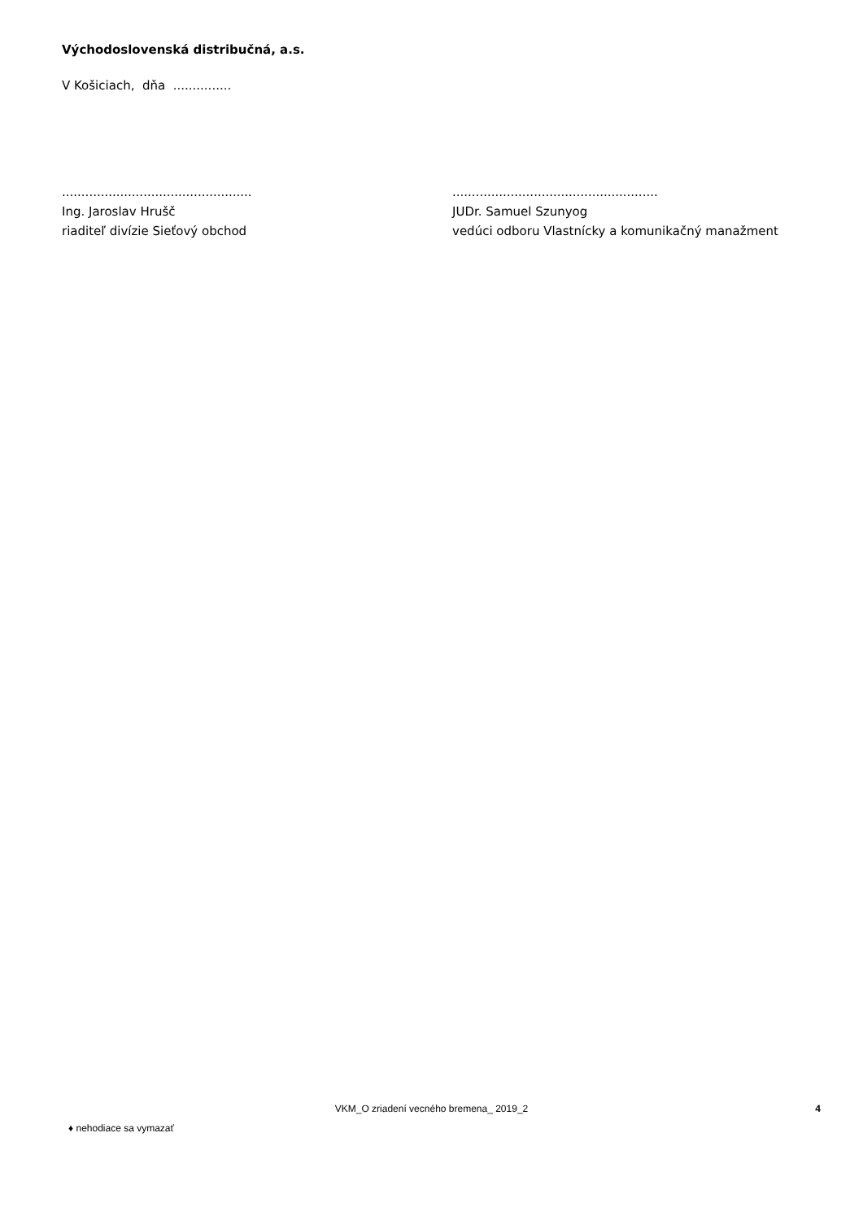Východoslovenská distribučná, a.s.
V Košiciach, dňa ...............
.................................................
Ing. Jaroslav Hrušč
riaditeľ divízie Sieťový obchod
.....................................................
JUDr. Samuel Szunyog
vedúci odboru Vlastnícky a komunikačný manažment
VKM_O zriadení vecného bremena_ 2019_2
4
♦ nehodiace sa vymazať